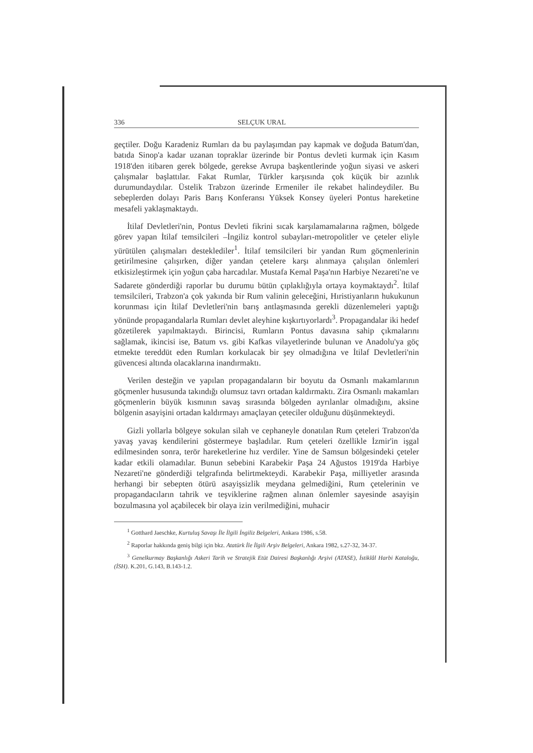336 SELÇUK URAL
geçtiler. Doğu Karadeniz Rumları da bu paylaşımdan pay kapmak ve doğuda Batum'dan, batıda Sinop'a kadar uzanan topraklar üzerinde bir Pontus devleti kurmak için Kasım 1918'den itibaren gerek bölgede, gerekse Avrupa başkentlerinde yoğun siyasi ve askeri çalışmalar başlattılar. Fakat Rumlar, Türkler karşısında çok küçük bir azınlık durumundaydılar. Üstelik Trabzon üzerinde Ermeniler ile rekabet halindeydiler. Bu sebeplerden dolayı Paris Barış Konferansı Yüksek Konsey üyeleri Pontus hareketine mesafeli yaklaşmaktaydı.
İtilaf Devletleri'nin, Pontus Devleti fikrini sıcak karşılamamalarına rağmen, bölgede görev yapan İtilaf temsilcileri –İngiliz kontrol subayları-metropolitler ve çeteler eliyle yürütülen çalışmaları desteklediler<sup>1</sup>. İtilaf temsilcileri bir yandan Rum göçmenlerinin getirilmesine çalışırken, diğer yandan çetelere karşı alınmaya çalışılan önlemleri etkisizleştirmek için yoğun çaba harcadılar. Mustafa Kemal Paşa'nın Harbiye Nezareti'ne ve Sadarete gönderdiği raporlar bu durumu bütün çıplaklığıyla ortaya koymaktaydı<sup>2</sup>. İtilaf temsilcileri, Trabzon'a çok yakında bir Rum valinin geleceğini, Hıristiyanların hukukunun korunması için İtilaf Devletleri'nin barış antlaşmasında gerekli düzenlemeleri yaptığı yönünde propagandalarla Rumları devlet aleyhine kışkırtıyorlardı<sup>3</sup>. Propagandalar iki hedef gözetilerek yapılmaktaydı. Birincisi, Rumların Pontus davasına sahip çıkmalarını sağlamak, ikincisi ise, Batum vs. gibi Kafkas vilayetlerinde bulunan ve Anadolu'ya göç etmekte tereddüt eden Rumları korkulacak bir şey olmadığına ve İtilaf Devletleri'nin güvencesi altında olacaklarına inandırmaktı.
Verilen desteğin ve yapılan propagandaların bir boyutu da Osmanlı makamlarının göçmenler hususunda takındığı olumsuz tavrı ortadan kaldırmaktı. Zira Osmanlı makamları göçmenlerin büyük kısmının savaş sırasında bölgeden ayrılanlar olmadığını, aksine bölgenin asayişini ortadan kaldırmayı amaçlayan çeteciler olduğunu düşünmekteydi.
Gizli yollarla bölgeye sokulan silah ve cephaneyle donatılan Rum çeteleri Trabzon'da yavaş yavaş kendilerini göstermeye başladılar. Rum çeteleri özellikle İzmir'in işgal edilmesinden sonra, terör hareketlerine hız verdiler. Yine de Samsun bölgesindeki çeteler kadar etkili olamadılar. Bunun sebebini Karabekir Paşa 24 Ağustos 1919'da Harbiye Nezareti'ne gönderdiği telgrafında belirtmekteydi. Karabekir Paşa, milliyetler arasında herhangi bir sebepten ötürü asayişsizlik meydana gelmediğini, Rum çetelerinin ve propagandacıların tahrik ve teşviklerine rağmen alınan önlemler sayesinde asayişin bozulmasına yol açabilecek bir olaya izin verilmediğini, muhacir
<sup>1</sup> Gotthard Jaeschke, Kurtuluş Savaşı İle İlgili İngiliz Belgeleri, Ankara 1986, s.58.
<sup>2</sup> Raporlar hakkında geniş bilgi için bkz. Atatürk İle İlgili Arşiv Belgeleri, Ankara 1982, s.27-32, 34-37.
<sup>3</sup> Genelkurmay Başkanlığı Askeri Tarih ve Stratejik Etüt Dairesi Başkanlığı Arşivi (ATASE), İstiklâl Harbi Kataloğu, (İSH). K.201, G.143, B.143-1.2.